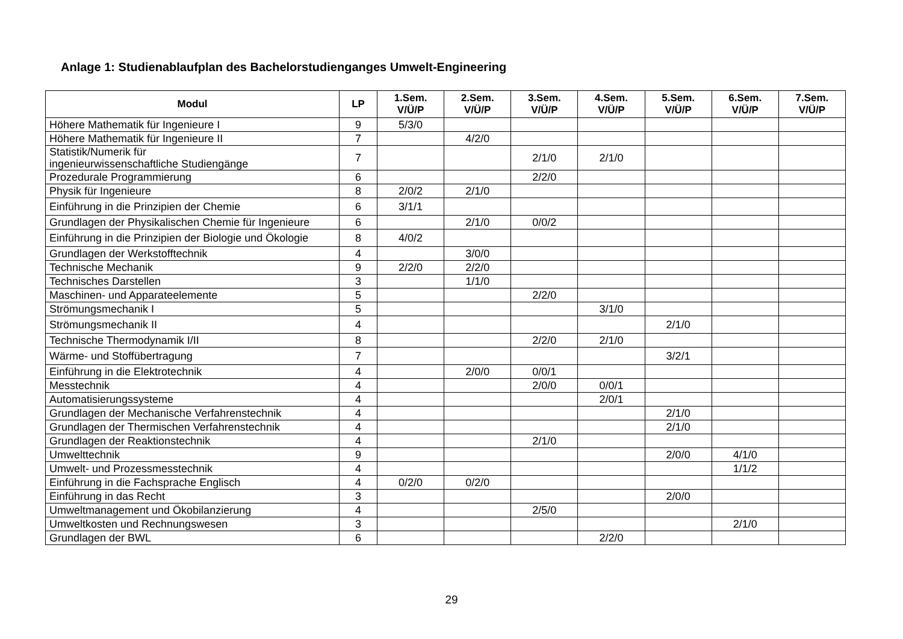Anlage 1: Studienablaufplan des Bachelorstudienganges Umwelt-Engineering
| Modul | LP | 1.Sem. V/Ü/P | 2.Sem. V/Ü/P | 3.Sem. V/Ü/P | 4.Sem. V/Ü/P | 5.Sem. V/Ü/P | 6.Sem. V/Ü/P | 7.Sem. V/Ü/P |
| --- | --- | --- | --- | --- | --- | --- | --- | --- |
| Höhere Mathematik für Ingenieure I | 9 | 5/3/0 | | | | | | |
| Höhere Mathematik für Ingenieure II | 7 | | 4/2/0 | | | | | |
| Statistik/Numerik für ingenieurwissenschaftliche Studiengänge | 7 | | | 2/1/0 | 2/1/0 | | | |
| Prozedurale Programmierung | 6 | | | 2/2/0 | | | | |
| Physik für Ingenieure | 8 | 2/0/2 | 2/1/0 | | | | | |
| Einführung in die Prinzipien der Chemie | 6 | 3/1/1 | | | | | | |
| Grundlagen der Physikalischen Chemie für Ingenieure | 6 | | 2/1/0 | 0/0/2 | | | | |
| Einführung in die Prinzipien der Biologie und Ökologie | 8 | 4/0/2 | | | | | | |
| Grundlagen der Werkstofftechnik | 4 | | 3/0/0 | | | | | |
| Technische Mechanik | 9 | 2/2/0 | 2/2/0 | | | | | |
| Technisches Darstellen | 3 | | 1/1/0 | | | | | |
| Maschinen- und Apparateelemente | 5 | | | 2/2/0 | | | | |
| Strömungsmechanik I | 5 | | | | 3/1/0 | | | |
| Strömungsmechanik II | 4 | | | | | 2/1/0 | | |
| Technische Thermodynamik I/II | 8 | | | 2/2/0 | 2/1/0 | | | |
| Wärme- und Stoffübertragung | 7 | | | | | 3/2/1 | | |
| Einführung in die Elektrotechnik | 4 | | 2/0/0 | 0/0/1 | | | | |
| Messtechnik | 4 | | | 2/0/0 | 0/0/1 | | | |
| Automatisierungssysteme | 4 | | | | 2/0/1 | | | |
| Grundlagen der Mechanische Verfahrenstechnik | 4 | | | | | 2/1/0 | | |
| Grundlagen der Thermischen Verfahrenstechnik | 4 | | | | | 2/1/0 | | |
| Grundlagen der Reaktionstechnik | 4 | | | 2/1/0 | | | | |
| Umwelttechnik | 9 | | | | | 2/0/0 | 4/1/0 | |
| Umwelt- und Prozessmesstechnik | 4 | | | | | | 1/1/2 | |
| Einführung in die Fachsprache Englisch | 4 | 0/2/0 | 0/2/0 | | | | | |
| Einführung in das Recht | 3 | | | | | 2/0/0 | | |
| Umweltmanagement und Ökobilanzierung | 4 | | | 2/5/0 | | | | |
| Umweltkosten und Rechnungswesen | 3 | | | | | | 2/1/0 | |
| Grundlagen der BWL | 6 | | | | 2/2/0 | | | |
29